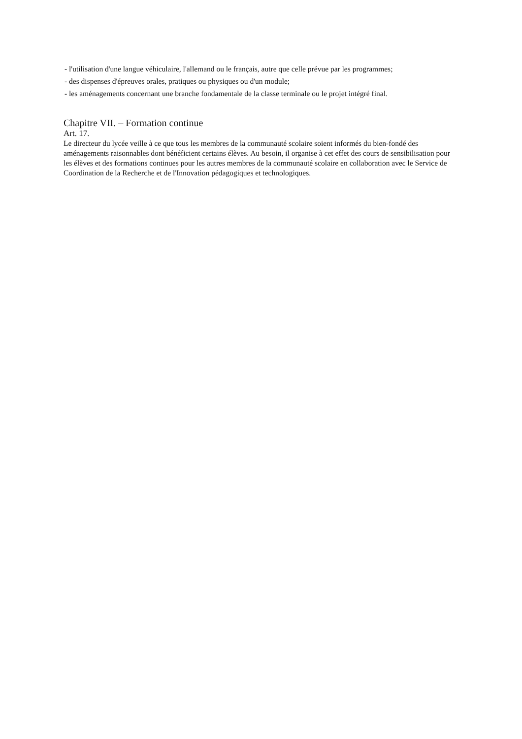- l'utilisation d'une langue véhiculaire, l'allemand ou le français, autre que celle prévue par les programmes;
- des dispenses d'épreuves orales, pratiques ou physiques ou d'un module;
- les aménagements concernant une branche fondamentale de la classe terminale ou le projet intégré final.
Chapitre VII. – Formation continue
Art. 17.
Le directeur du lycée veille à ce que tous les membres de la communauté scolaire soient informés du bien-fondé des aménagements raisonnables dont bénéficient certains élèves. Au besoin, il organise à cet effet des cours de sensibilisation pour les élèves et des formations continues pour les autres membres de la communauté scolaire en collaboration avec le Service de Coordination de la Recherche et de l'Innovation pédagogiques et technologiques.